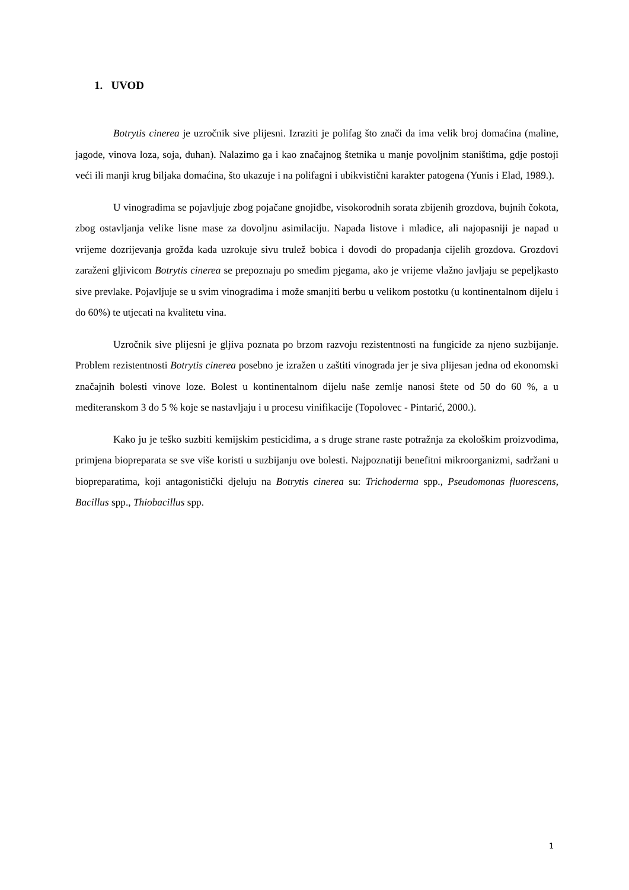1. UVOD
Botrytis cinerea je uzročnik sive plijesni. Izraziti je polifag što znači da ima velik broj domaćina (maline, jagode, vinova loza, soja, duhan). Nalazimo ga i kao značajnog štetnika u manje povoljnim staništima, gdje postoji veći ili manji krug biljaka domaćina, što ukazuje i na polifagni i ubikvistični karakter patogena (Yunis i Elad, 1989.).
U vinogradima se pojavljuje zbog pojačane gnojidbe, visokorodnih sorata zbijenih grozdova, bujnih čokota, zbog ostavljanja velike lisne mase za dovoljnu asimilaciju. Napada listove i mladice, ali najopasniji je napad u vrijeme dozrijevanja grožđa kada uzrokuje sivu trulež bobica i dovodi do propadanja cijelih grozdova. Grozdovi zaraženi gljivicom Botrytis cinerea se prepoznaju po smeđim pjegama, ako je vrijeme vlažno javljaju se pepeljkasto sive prevlake. Pojavljuje se u svim vinogradima i može smanjiti berbu u velikom postotku (u kontinentalnom dijelu i do 60%) te utjecati na kvalitetu vina.
Uzročnik sive plijesni je gljiva poznata po brzom razvoju rezistentnosti na fungicide za njeno suzbijanje. Problem rezistentnosti Botrytis cinerea posebno je izražen u zaštiti vinograda jer je siva plijesan jedna od ekonomski značajnih bolesti vinove loze. Bolest u kontinentalnom dijelu naše zemlje nanosi štete od 50 do 60 %, a u mediteranskom 3 do 5 % koje se nastavljaju i u procesu vinifikacije (Topolovec - Pintarić, 2000.).
Kako ju je teško suzbiti kemijskim pesticidima, a s druge strane raste potražnja za ekološkim proizvodima, primjena biopreparata se sve više koristi u suzbijanju ove bolesti. Najpoznatiji benefitni mikroorganizmi, sadržani u biopreparatima, koji antagonistički djeluju na Botrytis cinerea su: Trichoderma spp., Pseudomonas fluorescens, Bacillus spp., Thiobacillus spp.
1